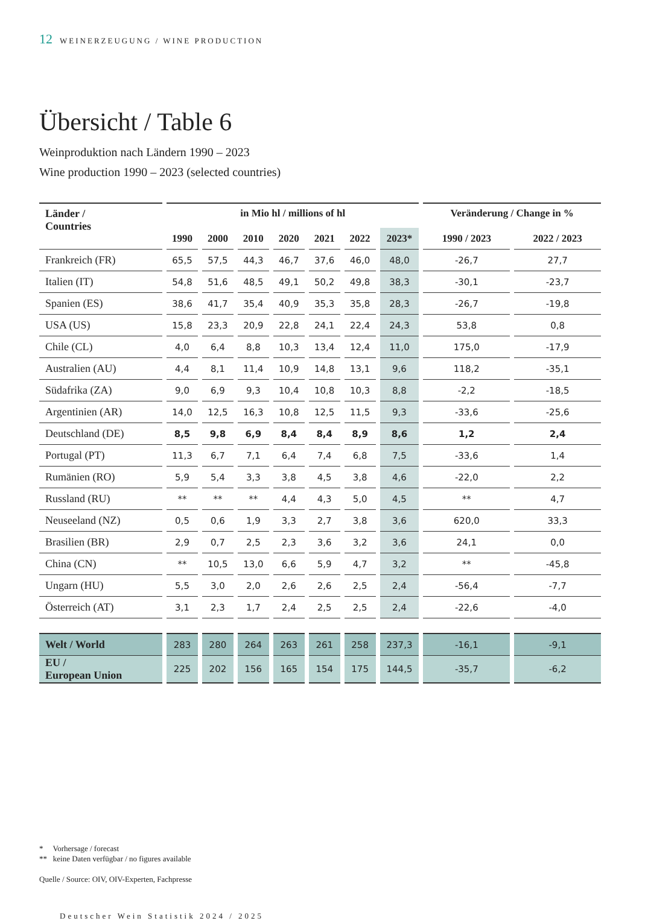12 WEINERZEUGUNG / WINE PRODUCTION
Übersicht / Table 6
Weinproduktion nach Ländern 1990 – 2023
Wine production 1990 – 2023 (selected countries)
| Länder / Countries | in Mio hl / millions of hl | | | | | | | Veränderung / Change in % | |
| --- | --- | --- | --- | --- | --- | --- | --- | --- | --- |
| | 1990 | 2000 | 2010 | 2020 | 2021 | 2022 | 2023* | 1990 / 2023 | 2022 / 2023 |
| Frankreich (FR) | 65,5 | 57,5 | 44,3 | 46,7 | 37,6 | 46,0 | 48,0 | -26,7 | 27,7 |
| Italien (IT) | 54,8 | 51,6 | 48,5 | 49,1 | 50,2 | 49,8 | 38,3 | -30,1 | -23,7 |
| Spanien (ES) | 38,6 | 41,7 | 35,4 | 40,9 | 35,3 | 35,8 | 28,3 | -26,7 | -19,8 |
| USA (US) | 15,8 | 23,3 | 20,9 | 22,8 | 24,1 | 22,4 | 24,3 | 53,8 | 0,8 |
| Chile (CL) | 4,0 | 6,4 | 8,8 | 10,3 | 13,4 | 12,4 | 11,0 | 175,0 | -17,9 |
| Australien (AU) | 4,4 | 8,1 | 11,4 | 10,9 | 14,8 | 13,1 | 9,6 | 118,2 | -35,1 |
| Südafrika (ZA) | 9,0 | 6,9 | 9,3 | 10,4 | 10,8 | 10,3 | 8,8 | -2,2 | -18,5 |
| Argentinien (AR) | 14,0 | 12,5 | 16,3 | 10,8 | 12,5 | 11,5 | 9,3 | -33,6 | -25,6 |
| Deutschland (DE) | 8,5 | 9,8 | 6,9 | 8,4 | 8,4 | 8,9 | 8,6 | 1,2 | 2,4 |
| Portugal (PT) | 11,3 | 6,7 | 7,1 | 6,4 | 7,4 | 6,8 | 7,5 | -33,6 | 1,4 |
| Rumänien (RO) | 5,9 | 5,4 | 3,3 | 3,8 | 4,5 | 3,8 | 4,6 | -22,0 | 2,2 |
| Russland (RU) | ** | ** | ** | 4,4 | 4,3 | 5,0 | 4,5 | ** | 4,7 |
| Neuseeland (NZ) | 0,5 | 0,6 | 1,9 | 3,3 | 2,7 | 3,8 | 3,6 | 620,0 | 33,3 |
| Brasilien (BR) | 2,9 | 0,7 | 2,5 | 2,3 | 3,6 | 3,2 | 3,6 | 24,1 | 0,0 |
| China (CN) | ** | 10,5 | 13,0 | 6,6 | 5,9 | 4,7 | 3,2 | ** | -45,8 |
| Ungarn (HU) | 5,5 | 3,0 | 2,0 | 2,6 | 2,6 | 2,5 | 2,4 | -56,4 | -7,7 |
| Österreich (AT) | 3,1 | 2,3 | 1,7 | 2,4 | 2,5 | 2,5 | 2,4 | -22,6 | -4,0 |
| Welt / World | 283 | 280 | 264 | 263 | 261 | 258 | 237,3 | -16,1 | -9,1 |
| EU / European Union | 225 | 202 | 156 | 165 | 154 | 175 | 144,5 | -35,7 | -6,2 |
* Vorhersage / forecast
** keine Daten verfügbar / no figures available
Quelle / Source: OIV, OIV-Experten, Fachpresse
Deutscher Wein Statistik 2024 / 2025